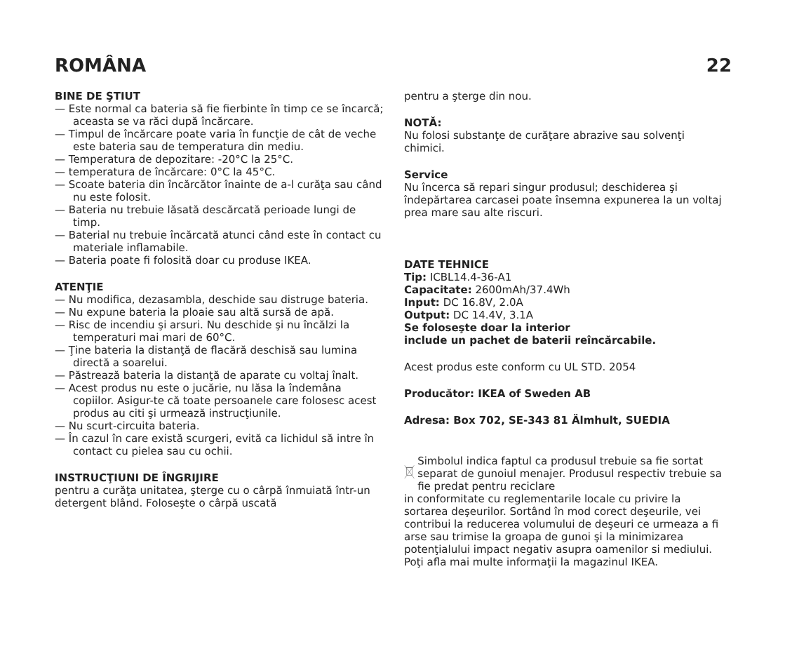ROMÂNA 22
BINE DE ŞTIUT
— Este normal ca bateria să fie fierbinte în timp ce se încarcă; aceasta se va răci după încărcare.
— Timpul de încărcare poate varia în funcţie de cât de veche este bateria sau de temperatura din mediu.
— Temperatura de depozitare: -20°C la 25°C.
— temperatura de încărcare: 0°C la 45°C.
— Scoate bateria din încărcător înainte de a-l curăţa sau când nu este folosit.
— Bateria nu trebuie lăsată descărcată perioade lungi de timp.
— Baterial nu trebuie încărcată atunci când este în contact cu materiale inflamabile.
— Bateria poate fi folosită doar cu produse IKEA.
ATENŢIE
— Nu modifica, dezasambla, deschide sau distruge bateria.
— Nu expune bateria la ploaie sau altă sursă de apă.
— Risc de incendiu şi arsuri. Nu deschide şi nu încălzi la temperaturi mai mari de 60°C.
— Ţine bateria la distanţă de flacără deschisă sau lumina directă a soarelui.
— Păstrează bateria la distanţă de aparate cu voltaj înalt.
— Acest produs nu este o jucărie, nu lăsa la îndemâna copiilor. Asigur-te că toate persoanele care folosesc acest produs au citi şi urmează instrucţiunile.
— Nu scurt-circuita bateria.
— În cazul în care există scurgeri, evită ca lichidul să intre în contact cu pielea sau cu ochii.
INSTRUCŢIUNI DE ÎNGRIJIRE
pentru a curăţa unitatea, şterge cu o cârpă înmuiată într-un detergent blând. Foloseşte o cârpă uscată
pentru a şterge din nou.
NOTĂ:
Nu folosi substanţe de curăţare abrazive sau solvenţi chimici.
Service
Nu încerca să repari singur produsul; deschiderea şi îndepărtarea carcasei poate însemna expunerea la un voltaj prea mare sau alte riscuri.
DATE TEHNICE
Tip: ICBL14.4-36-A1
Capacitate: 2600mAh/37.4Wh
Input: DC 16.8V, 2.0A
Output: DC 14.4V, 3.1A
Se foloseşte doar la interior
include un pachet de baterii reîncărcabile.
Acest produs este conform cu UL STD. 2054
Producător: IKEA of Sweden AB
Adresa: Box 702, SE-343 81 Älmhult, SUEDIA
Simbolul indica faptul ca produsul trebuie sa fie sortat separat de gunoiul menajer. Produsul respectiv trebuie sa fie predat pentru reciclare
in conformitate cu reglementarile locale cu privire la sortarea deşeurilor. Sortând în mod corect deşeurile, vei contribui la reducerea volumului de deşeuri ce urmeaza a fi arse sau trimise la groapa de gunoi şi la minimizarea potenţialului impact negativ asupra oamenilor si mediului. Poţi afla mai multe informaţii la magazinul IKEA.